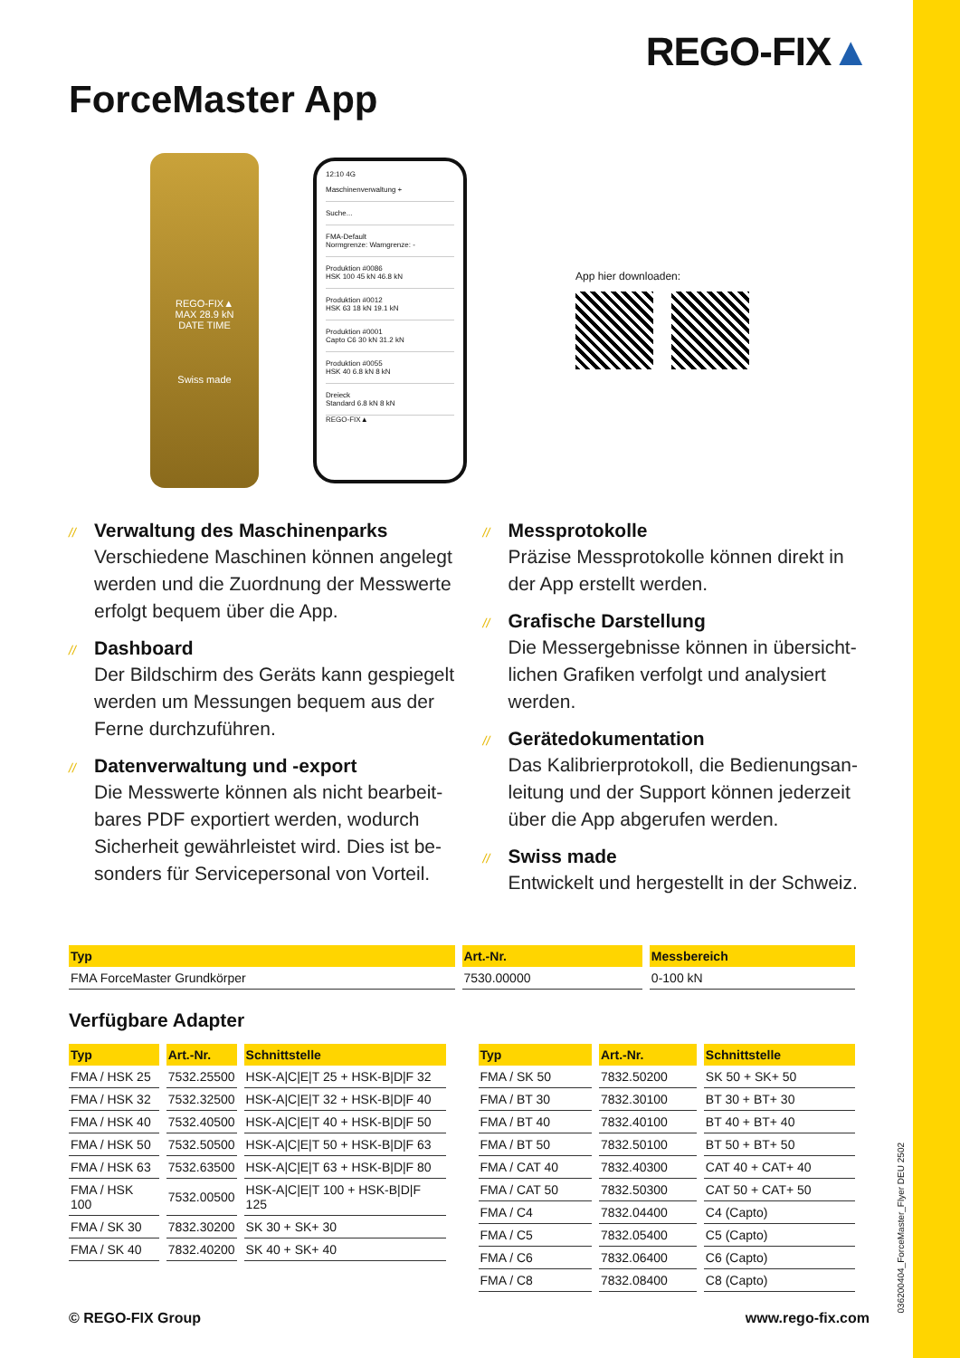REGO-FIX▲
ForceMaster App
REGO-FIX▲
MAX 28.9 kN
DATE TIME
Swiss made
12:10 4G
Maschinenverwaltung +
Suche...
FMA-Default
Normgrenze: Warngrenze: -
Produktion #0086
HSK 100 45 kN 46.8 kN
Produktion #0012
HSK 63 18 kN 19.1 kN
Produktion #0001
Capto C6 30 kN 31.2 kN
Produktion #0055
HSK 40 6.8 kN 8 kN
Dreieck
Standard 6.8 kN 8 kN
REGO-FIX▲
App hier downloaden:
// Verwaltung des Maschinenparks
Verschiedene Maschinen können angelegt werden und die Zuordnung der Messwerte erfolgt bequem über die App.
// Dashboard
Der Bildschirm des Geräts kann gespiegelt werden um Messungen bequem aus der Ferne durchzuführen.
// Datenverwaltung und -export
Die Messwerte können als nicht bearbeit­bares PDF exportiert werden, wodurch Sicherheit gewährleistet wird. Dies ist be­sonders für Servicepersonal von Vorteil.
// Messprotokolle
Präzise Messprotokolle können direkt in der App erstellt werden.
// Grafische Darstellung
Die Messergebnisse können in übersicht­lichen Grafiken verfolgt und analysiert werden.
// Gerätedokumentation
Das Kalibrierprotokoll, die Bedienungsan­leitung und der Support können jederzeit über die App abgerufen werden.
// Swiss made
Entwickelt und hergestellt in der Schweiz.
| Typ | Art.-Nr. | Messbereich |
| --- | --- | --- |
| FMA ForceMaster Grundkörper | 7530.00000 | 0-100 kN |
Verfügbare Adapter
| Typ | Art.-Nr. | Schnittstelle |
| --- | --- | --- |
| FMA / HSK 25 | 7532.25500 | HSK-A/C/E/T 25 + HSK-B/D/F 32 |
| FMA / HSK 32 | 7532.32500 | HSK-A/C/E/T 32 + HSK-B/D/F 40 |
| FMA / HSK 40 | 7532.40500 | HSK-A/C/E/T 40 + HSK-B/D/F 50 |
| FMA / HSK 50 | 7532.50500 | HSK-A/C/E/T 50 + HSK-B/D/F 63 |
| FMA / HSK 63 | 7532.63500 | HSK-A/C/E/T 63 + HSK-B/D/F 80 |
| FMA / HSK 100 | 7532.00500 | HSK-A/C/E/T 100 + HSK-B/D/F 125 |
| FMA / SK 30 | 7832.30200 | SK 30 + SK+ 30 |
| FMA / SK 40 | 7832.40200 | SK 40 + SK+ 40 |
| Typ | Art.-Nr. | Schnittstelle |
| --- | --- | --- |
| FMA / SK 50 | 7832.50200 | SK 50 + SK+ 50 |
| FMA / BT 30 | 7832.30100 | BT 30 + BT+ 30 |
| FMA / BT 40 | 7832.40100 | BT 40 + BT+ 40 |
| FMA / BT 50 | 7832.50100 | BT 50 + BT+ 50 |
| FMA / CAT 40 | 7832.40300 | CAT 40 + CAT+ 40 |
| FMA / CAT 50 | 7832.50300 | CAT 50 + CAT+ 50 |
| FMA / C4 | 7832.04400 | C4 (Capto) |
| FMA / C5 | 7832.05400 | C5 (Capto) |
| FMA / C6 | 7832.06400 | C6 (Capto) |
| FMA / C8 | 7832.08400 | C8 (Capto) |
© REGO-FIX Group www.rego-fix.com
036200404_ForceMaster_Flyer DEU 2502